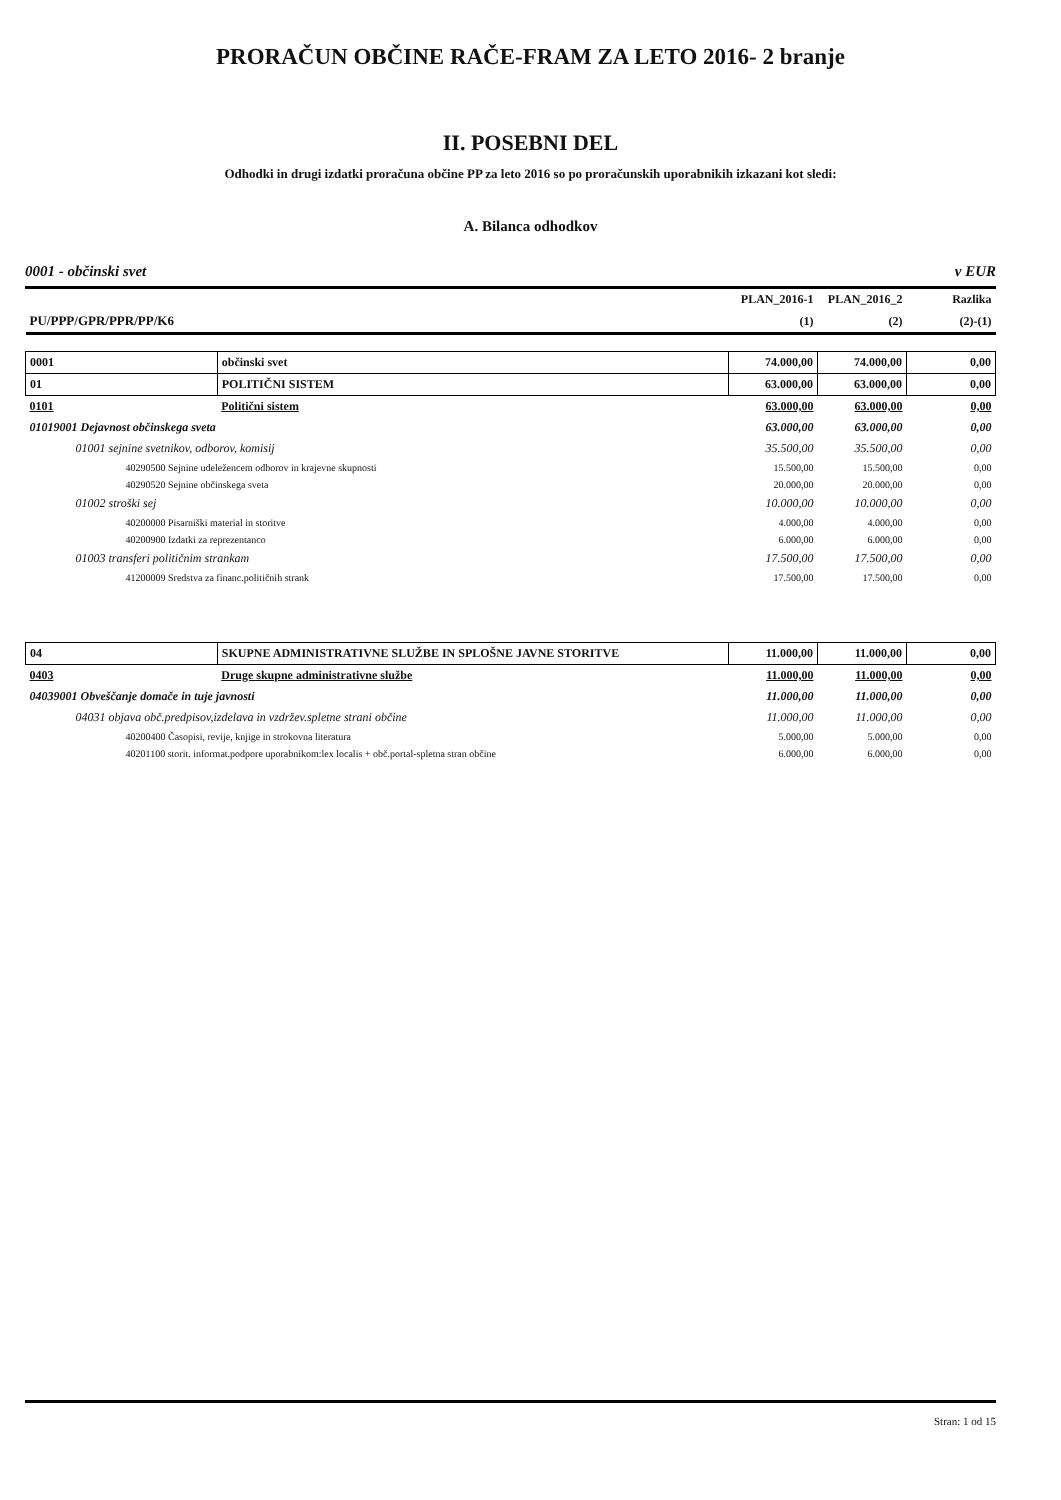PRORAČUN OBČINE RAČE-FRAM ZA LETO 2016- 2 branje
II. POSEBNI DEL
Odhodki in drugi izdatki proračuna občine PP za leto 2016 so po proračunskih uporabnikih izkazani kot sledi:
A. Bilanca odhodkov
0001 - občinski svet v EUR
| | | PLAN_2016-1 | PLAN_2016_2 | Razlika |
| --- | --- | --- | --- | --- |
| PU/PPP/GPR/PPR/PP/K6 | | (1) | (2) | (2)-(1) |
| 0001 | občinski svet | 74.000,00 | 74.000,00 | 0,00 |
| 01 | POLITIČNI SISTEM | 63.000,00 | 63.000,00 | 0,00 |
| 0101 | Politični sistem | 63.000,00 | 63.000,00 | 0,00 |
| 01019001 Dejavnost občinskega sveta | | 63.000,00 | 63.000,00 | 0,00 |
| 01001 sejnine svetnikov, odborov, komisij | | 35.500,00 | 35.500,00 | 0,00 |
| 40290500 Sejnine udeležencem odborov in krajevne skupnosti | | 15.500,00 | 15.500,00 | 0,00 |
| 40290520 Sejnine občinskega sveta | | 20.000,00 | 20.000,00 | 0,00 |
| 01002 stroški sej | | 10.000,00 | 10.000,00 | 0,00 |
| 40200000 Pisarniški material in storitve | | 4.000,00 | 4.000,00 | 0,00 |
| 40200900 Izdatki za reprezentanco | | 6.000,00 | 6.000,00 | 0,00 |
| 01003 transferi političnim strankam | | 17.500,00 | 17.500,00 | 0,00 |
| 41200009 Sredstva za financ.političnih strank | | 17.500,00 | 17.500,00 | 0,00 |
| 04 | SKUPNE ADMINISTRATIVNE SLUŽBE IN SPLOŠNE JAVNE STORITVE | 11.000,00 | 11.000,00 | 0,00 |
| 0403 | Druge skupne administrativne službe | 11.000,00 | 11.000,00 | 0,00 |
| 04039001 Obveščanje domače in tuje javnosti | | 11.000,00 | 11.000,00 | 0,00 |
| 04031 objava obč.predpisov,izdelava in vzdržev.spletne strani občine | | 11.000,00 | 11.000,00 | 0,00 |
| 40200400 Časopisi, revije, knjige in strokovna literatura | | 5.000,00 | 5.000,00 | 0,00 |
| 40201100 storit. informat.podpore uporabnikom:lex localis + obč.portal-spletna stran občine | | 6.000,00 | 6.000,00 | 0,00 |
Stran: 1 od 15